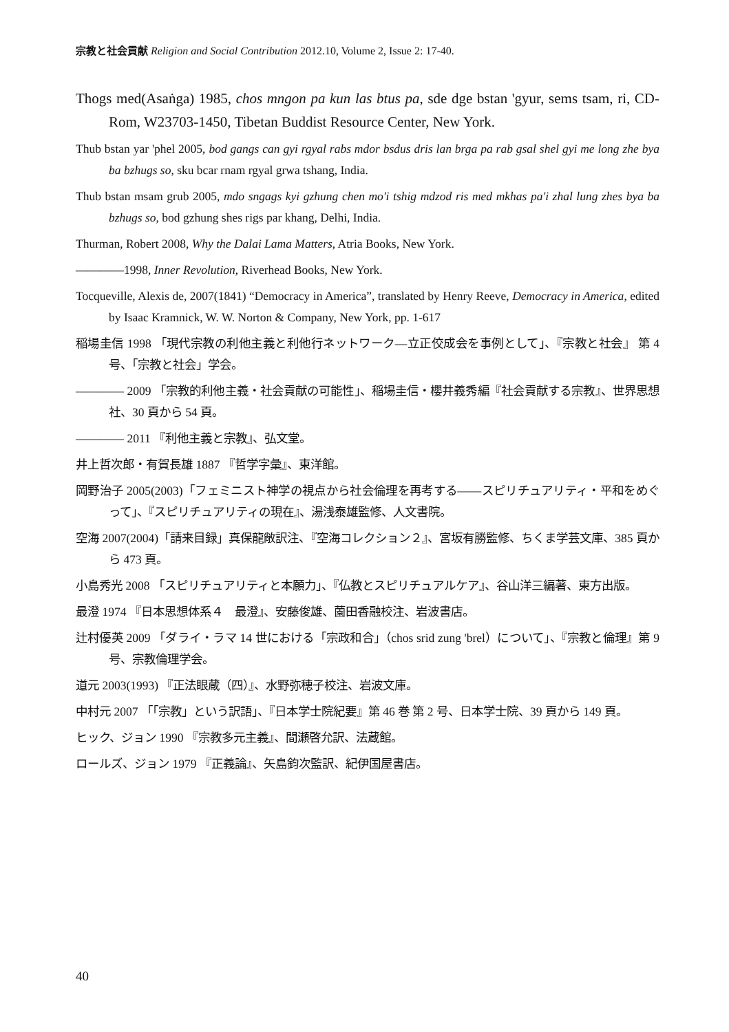宗教と社会貢献 Religion and Social Contribution 2012.10, Volume 2, Issue 2: 17-40.
Thogs med(Asaṅga) 1985, chos mngon pa kun las btus pa, sde dge bstan 'gyur, sems tsam, ri, CD-Rom, W23703-1450, Tibetan Buddist Resource Center, New York.
Thub bstan yar 'phel 2005, bod gangs can gyi rgyal rabs mdor bsdus dris lan brga pa rab gsal shel gyi me long zhe bya ba bzhugs so, sku bcar rnam rgyal grwa tshang, India.
Thub bstan msam grub 2005, mdo sngags kyi gzhung chen mo'i tshig mdzod ris med mkhas pa'i zhal lung zhes bya ba bzhugs so, bod gzhung shes rigs par khang, Delhi, India.
Thurman, Robert 2008, Why the Dalai Lama Matters, Atria Books, New York.
――――1998, Inner Revolution, Riverhead Books, New York.
Tocqueville, Alexis de, 2007(1841) “Democracy in America”, translated by Henry Reeve, Democracy in America, edited by Isaac Kramnick, W. W. Norton & Company, New York, pp. 1-617
稲場圭信 1998 「現代宗教の利他主義と利他行ネットワーク―立正佼成会を事例として」、『宗教と社会』 第 4 号、「宗教と社会」学会。
―――― 2009 「宗教的利他主義・社会貢献の可能性」、稲場圭信・櫻井義秀編『社会貢献する宗教』、世界思想社、30 頁から 54 頁。
―――― 2011 『利他主義と宗教』、弘文堂。
井上哲次郎・有賀長雄 1887 『哲学字彙』、東洋館。
岡野治子 2005(2003)「フェミニスト神学の視点から社会倫理を再考する――スピリチュアリティ・平和をめぐって」、『スピリチュアリティの現在』、湯浅泰雄監修、人文書院。
空海 2007(2004)「請来目録」真保龍敞訳注、『空海コレクション２』、宮坂有勝監修、ちくま学芸文庫、385 頁から 473 頁。
小島秀光 2008 「スピリチュアリティと本願力」、『仏教とスピリチュアルケア』、谷山洋三編著、東方出版。
最澄 1974 『日本思想体系４　最澄』、安藤俊雄、薗田香融校注、岩波書店。
辻村優英 2009 「ダライ・ラマ 14 世における「宗政和合」（chos srid zung 'brel）について」、『宗教と倫理』第 9 号、宗教倫理学会。
道元 2003(1993) 『正法眼蔵（四）』、水野弥穂子校注、岩波文庫。
中村元 2007 「「宗教」という訳語」、『日本学士院紀要』第 46 巻 第 2 号、日本学士院、39 頁から 149 頁。
ヒック、ジョン 1990 『宗教多元主義』、間瀬啓允訳、法蔵館。
ロールズ、ジョン 1979 『正義論』、矢島鈞次監訳、紀伊国屋書店。
40